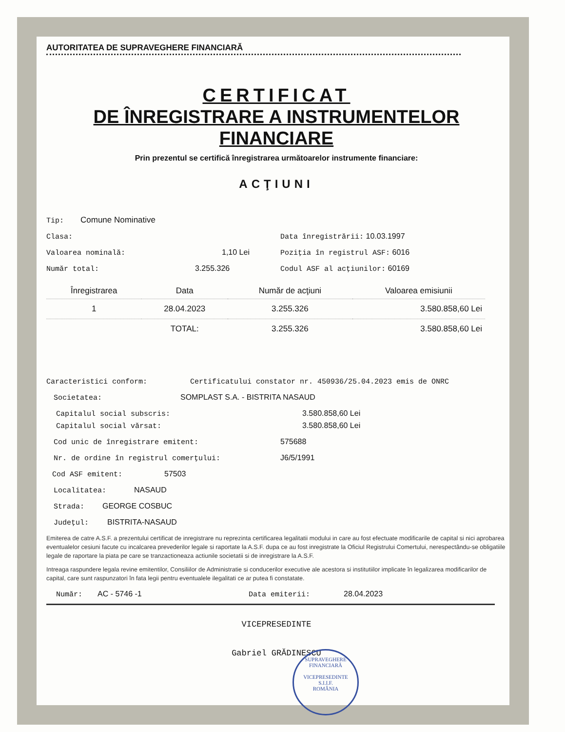AUTORITATEA DE SUPRAVEGHERE FINANCIARĂ
CERTIFICAT
DE ÎNREGISTRARE A INSTRUMENTELOR
FINANCIARE
Prin prezentul se certifică înregistrarea următoarelor instrumente financiare:
ACŢIUNI
Tip: Comune Nominative
Clasa: Data înregistrării: 10.03.1997
Valoarea nominală: 1,10 Lei Poziţia în registrul ASF: 6016
Număr total: 3.255.326 Codul ASF al acţiunilor: 60169
| Înregistrarea | Data | Număr de acţiuni | Valoarea emisiunii |
| --- | --- | --- | --- |
| 1 | 28.04.2023 | 3.255.326 | 3.580.858,60 Lei |
| | TOTAL: | 3.255.326 | 3.580.858,60 Lei |
Caracteristici conform: Certificatului constator nr. 450936/25.04.2023 emis de ONRC
Societatea: SOMPLAST S.A. - BISTRITA NASAUD
Capitalul social subscris: 3.580.858,60 Lei
Capitalul social vărsat: 3.580.858,60 Lei
Cod unic de înregistrare emitent: 575688
Nr. de ordine în registrul comerţului: J6/5/1991
Cod ASF emitent: 57503
Localitatea: NASAUD
Strada: GEORGE COSBUC
Judeţul: BISTRITA-NASAUD
Emiterea de catre A.S.F. a prezentului certificat de inregistrare nu reprezinta certificarea legalitatii modului in care au fost efectuate modificarile de capital si nici aprobarea eventualelor cesiuni facute cu incalcarea prevederilor legale si raportate la A.S.F. dupa ce au fost inregistrate la Oficiul Registrului Comertului, nerespectându-se obligatiile legale de raportare la piata pe care se tranzactioneaza actiunile societatii si de inregistrare la A.S.F.
Intreaga raspundere legala revine emitentilor, Consiliilor de Administratie si conducerilor executive ale acestora si institutiilor implicate în legalizarea modificarilor de capital, care sunt raspunzatori în fata legii pentru eventualele ilegalitati ce ar putea fi constatate.
Număr: AC - 5746 -1 Data emiterii: 28.04.2023
VICEPRESEDINTE
Gabriel GRĂDINESCU
SUPRAVEGHERE FINANCIARĂ
VICEPRESEDINTE
S.I.I.F.
ROMÂNIA